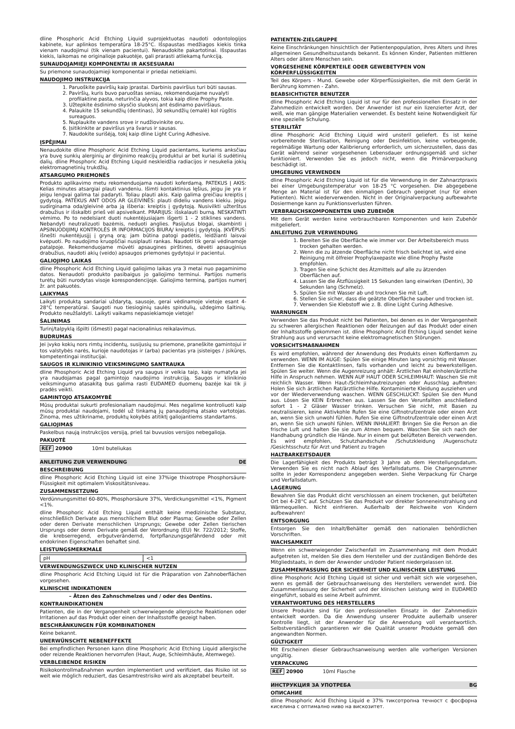dline Phosphoric Acid Etching Liquid suprojektuotas naudoti odontologijos kabinete, kur aplinkos temperatūra 18-25°C. Išspaustas medžiagos kiekis tinka vienam naudojimui (tik vienam pacientui). Nenaudokite pakartotinai. Išspaustas kiekis, laikomas ne originalioje pakuotėje, gali prarasti atliekamą funkciją.
SUNAUDOJAMIEJI KOMPONENTAI IR AKSESUARAI
Su priemone sunaudojamieji komponentai ir priedai netiekiami.
NAUDOJIMO INSTRUKCIJA
1. Paruoškite paviršių kaip įprastai. Darbinis paviršius turi būti sausas.
2. Paviršių, kuris buvo paruoštas seniau, rekomenduojame nuvalyti profilaktine pasta, neturinčia alyvos, tokia kaip dline Prophy Paste.
3. Užtepkite ėsdinimo skysčio sluoksnį ant ėsdinamo paviršiaus.
4. Palaukite 15 sekundžių (dentinas), 30 sekundžių (emalė) kol rūgštis sureaguos.
5. Nuplaukite vandens srove ir nudžiovinkite oru.
6. Įsitikinkite ar paviršius yra švarus ir sausas.
7. Naudokite surišėją, tokį kaip dline Light Curing Adhesive.
ĮSPĖJIMAI
Nenaudokite dline Phosphoric Acid Etching Liquid pacientams, kuriems anksčiau yra buvę sunkių alerginių ar dirginimo reakcijų produktui ar bet kuriai iš sudėtinių dalių. dline Phosphoric Acid Etching Liquid neskleidžia radiacijos ir nesukelia jokių elektromagnetinių trukdžių.
ATSARGUMO PRIEMONĖS
Produkto aplikavimo metu rekomenduojama naudoti koferdamą. PATEKUS Į AKIS: Kelias minutes atsargiai plauti vandeniu. Išimti kontaktinius lęšius, jeigu jie yra ir jeigu lengvai galima tai padaryti. Toliau plauti akis. Kaip galima greičiau kreiptis į gydytoją. PATEKUS ANT ODOS AR GLEIVINĖS: plauti dideliu vandens kiekiu. Jeigu sudirginama oda/gleivinė arba ją išberia: kreiptis į gydytoją. Nusivilkti užterštus drabužius ir išskalbti prieš vėl apsivelkant. PRARIJUS: išskalauti burną. NESKATINTI vėmimo. Po to nedelsiant duoti nukentėjusiajam išgerti 1 - 2 stiklines vandens. Nebandyti neutralizuoti bazėmis, neduoti anglies. Pasijutus blogai, skambinti į APSINUODIJIMŲ KONTROLĖS IR INFORMACIJOS BIURĄ/ kreiptis į gydytoją. ĮKVĖPUS: išnešti nukentėjusįjį į gryną orą; jam būtina patogi padėtis, leidžianti laisvai kvėpuoti. Po naudojimo kruopščiai nusiplauti rankas. Naudoti tik gerai vėdinamoje patalpoje. Rekomenduojame mūvėti apsaugines pirštines, dėvėti apsauginius drabužius, naudoti akių (veido) apsaugos priemones gydytojui ir pacientui.
GALIOJIMO LAIKAS
dline Phosphoric Acid Etching Liquid galiojimo laikas yra 3 metai nuo pagaminimo datos. Nenaudoti produkto pasibaigus jo galiojimo terminui. Partijos numeris turėtų būti nurodytas visoje korespondencijoje. Galiojimo terminą, partijos numerį žr. ant pakuotės.
LAIKYMAS
Laikyti produktą sandariai uždarytą, sausoje, gerai vėdinamoje vietoje esant 4-28°C temperatūrai. Saugoti nuo tiesioginių saulės spindulių, uždegimo šaltinių. Produkto neužšaldyti. Laikyti vaikams nepasiekiamoje vietoje!
ŠALINIMAS
Turinį/talpyklą išpilti (išmesti) pagal nacionalinius reikalavimus.
BUDRUMAS
Jei įvyko kokių nors rimtų incidentų, susijusių su priemone, praneškite gamintojui ir tos valstybės narės, kurioje naudotojas ir (arba) pacientas yra įsisteigęs / įsikūręs, kompetentingai institucijai.
SAUGOS IR KLINIKINIO VEIKSMINGUMO SANTRAUKA
dline Phosphoric Acid Etching Liquid yra saugus ir veikia taip, kaip numatyta jei yra naudojamas pagal gamintojo naudojimo instrukciją. Saugos ir klinikinio veiksmingumo atasakitą bus galima rasti EUDAMED duomenų bazėje kai tik ji pradės veikti.
GAMINTOJO ATSAKOMYBĖ
Mūsų produktai sukurti profesionaliam naudojimui. Mes negalime kontroliuoti kaip mūsų produktai naudojami, todėl už tinkamą jų panaudojimą atsako vartotojas. Žinoma, mes užtikriname, produktų kokybės atitiktį galiojantiems standartams.
GALIOJIMAS
Paskelbus naują instrukcijos versiją, prieš tai buvusios versijos nebegalioja.
PAKUOTĖ
REF 20900 10ml buteliukas
ANLEITUNG ZUR VERWENDUNG DE
BESCHREIBUNG
dline Phosphoric Acid Etching Liquid ist eine 37%ige thixotrope Phosphorsäure-Flüssigkeit mit optimalem Viskositätsniveau.
ZUSAMMENSETZUNG
Verdünnungsmittel 60-80%, Phosphorsäure 37%, Verdickungsmittel <1%, Pigment <1%.
dline Phosphoric Acid Etching Liquid enthält keine medizinische Substanz, einschließlich Derivate aus menschlichem Blut oder Plasma; Gewebe oder Zellen oder deren Derivate menschlichen Ursprungs; Gewebe oder Zellen tierischen Ursprungs oder deren Derivate gemäß der Verordnung (EU) Nr. 722/2012; Stoffe, die krebserregend, erbgutverändernd, fortpflanzungsgefährdend oder mit endokrinen Eigenschaften behaftet sind.
LEISTUNGSMERKMALE
| pH | <1 |
VERWENDUNGSZWECK UND KLINISCHER NUTZEN
dline Phosphoric Acid Etching Liquid ist für die Präparation von Zahnoberflächen vorgesehen.
KLINISCHE INDIKATIONEN
– Ätzen des Zahnschmelzes und / oder des Dentins.
KONTRAINDIKATIONEN
Patienten, die in der Vergangenheit schwerwiegende allergische Reaktionen oder Irritationen auf das Produkt oder einen der Inhaltsstoffe gezeigt haben.
BESCHRÄNKUNGEN FÜR KOMBINATIONEN
Keine bekannt.
UNERWÜNSCHTE NEBENEFFEKTE
Bei empfindlichen Personen kann dline Phosphoric Acid Etching Liquid allergische oder reizende Reaktionen hervorrufen (Haut, Auge, Schleimhäute, Atemwege).
VERBLEIBENDE RISIKEN
Risikokontrollmaßnahmen wurden implementiert und verifiziert, das Risiko ist so weit wie möglich reduziert, das Gesamtrestrisiko wird als akzeptabel beurteilt.
PATIENTEN-ZIELGRUPPE
Keine Einschränkungen hinsichtlich der Patientenpopulation, ihres Alters und ihres allgemeinen Gesundheitszustands bekannt. Es können Kinder, Patienten mittleren Alters oder ältere Menschen sein.
VORGESEHENE KÖRPERTEILE ODER GEWEBETYPEN VON KÖRPERFLÜSSIGKEITEN
Teil des Körpers - Mund. Gewebe oder Körperflüssigkeiten, die mit dem Gerät in Berührung kommen - Zahn.
BEABSICHTIGTER BENUTZER
dline Phosphoric Acid Etching Liquid ist nur für den professionellen Einsatz in der Zahnmedizin entwickelt worden. Der Anwender ist nur ein lizenzierter Arzt, der weiß, wie man gängige Materialien verwendet. Es besteht keine Notwendigkeit für eine spezielle Schulung.
STERILITÄT
dline Phosphoric Acid Etching Liquid wird unsteril geliefert. Es ist keine vorbereitende Sterilisation, Reinigung oder Desinfektion, keine vorbeugende, regelmäßige Wartung oder Kalibrierung erforderlich, um sicherzustellen, dass das Gerät während seiner vorgesehenen Lebensdauer ordnungsgemäß und sicher funktioniert. Verwenden Sie es jedoch nicht, wenn die Primärverpackung beschädigt ist.
UMGEBUNG VERWENDEN
dline Phosphoric Acid Etching Liquid ist für die Verwendung in der Zahnarztpraxis bei einer Umgebungstemperatur von 18-25 °C vorgesehen. Die abgegebene Menge an Material ist für den einmaligen Gebrauch geeignet (nur für einen Patienten). Nicht wiederverwenden. Nicht in der Originalverpackung aufbewahrte Dosiermenge kann zu Funktionsverlusten führen.
VERBRAUCHSKOMPONENTEN UND ZUBEHÖR
Mit dem Gerät werden keine verbrauchbaren Komponenten und kein Zubehör mitgeliefert.
ANLEITUNG ZUR VERWENDUNG
1. Bereiten Sie die Oberfläche wie immer vor. Der Arbeitsbereich muss trocken gehalten werden.
2. Wenn die zu ätzende Oberfläche nicht frisch belichtet ist, wird eine Reinigung mit ölfreier Prophylaxepaste wie dline Prophy Paste empfohlen.
3. Tragen Sie eine Schicht des Ätzmittels auf alle zu ätzenden Oberflächen auf.
4. Lassen Sie die Ätzflüssigkeit 15 Sekunden lang einwirken (Dentin), 30 Sekunden lang (Schmelz).
5. Spülen Sie mit Wasser ab und trocknen Sie mit Luft.
6. Stellen Sie sicher, dass die geätzte Oberfläche sauber und trocken ist.
7. Verwenden Sie Klebstoff wie z. B. dline Light Curing Adhesive.
WARNUNGEN
Verwenden Sie das Produkt nicht bei Patienten, bei denen es in der Vergangenheit zu schweren allergischen Reaktionen oder Reizungen auf das Produkt oder einen der Inhaltsstoffe gekommen ist. dline Phosphoric Acid Etching Liquid sendet keine Strahlung aus und verursacht keine elektromagnetischen Störungen.
VORSICHTSMAßNAHMEN
Es wird empfohlen, während der Anwendung des Produkts einen Kofferdamm zu verwenden. WENN IM AUGE: Spülen Sie einige Minuten lang vorsichtig mit Wasser. Entfernen Sie die Kontaktlinsen, falls vorhanden und leicht zu bewerkstelligen. Spülen Sie weiter. Wenn die Augenreizung anhält: Ärztlichen Rat einholen/ärztliche Hilfe in Anspruch nehmen. WENN AUF HAUT ODER SCHLEIMHAUT: Waschen Sie mit reichlich Wasser. Wenn Haut-/Schleimhautreizungen oder Ausschlag auftreten: Holen Sie sich ärztlichen Rat/ärztliche Hilfe. Kontaminierte Kleidung ausziehen und vor der Wiederverwendung waschen. WENN GESCHLUCKT: Spülen Sie den Mund aus. Lösen Sie KEIN Erbrechen aus. Lassen Sie den Verunfallten anschließend sofort 1 - 2 Gläser Wasser trinken. Versuchen Sie nicht, mit Basen zu neutralisieren, keine Aktivkohle Rufen Sie eine Giftnotrufzentrale oder einen Arzt an, wenn Sie sich unwohl fühlen. Rufen Sie eine Giftnotrufzentrale oder einen Arzt an, wenn Sie sich unwohl fühlen. WENN INHALIERT: Bringen Sie die Person an die frische Luft und halten Sie sie zum Atmen bequem. Waschen Sie sich nach der Handhabung gründlich die Hände. Nur in einem gut belüfteten Bereich verwenden. Es wird empfohlen, Schutzhandschuhe /Schutzkleidung /Augenschutz /Gesichtsschutz für Arzt und Patient zu tragen
HALTBARKEITSDAUER
Die Lagerfähigkeit des Produkts beträgt 3 Jahre ab dem Herstellungsdatum. Verwenden Sie es nicht nach Ablauf des Verfallsdatums. Die Chargennummer sollte in jeder Korrespondenz angegeben werden. Siehe Verpackung für Charge und Verfallsdatum.
LAGERUNG
Bewahren Sie das Produkt dicht verschlossen an einem trockenen, gut belüfteten Ort bei 4-28°C auf. Schützen Sie das Produkt vor direkter Sonneneinstrahlung und Wärmequellen. Nicht einfrieren. Außerhalb der Reichweite von Kindern aufbewahren!
ENTSORGUNG
Entsorgen Sie den Inhalt/Behälter gemäß den nationalen behördlichen Vorschriften.
WACHSAMKEIT
Wenn ein schwerwiegender Zwischenfall im Zusammenhang mit dem Produkt aufgetreten ist, melden Sie dies dem Hersteller und der zuständigen Behörde des Mitgliedstaats, in dem der Anwender und/oder Patient niedergelassen ist.
ZUSAMMENFASSUNG DER SICHERHEIT UND KLINISCHEN LEISTUNG
dline Phosphoric Acid Etching Liquid ist sicher und verhält sich wie vorgesehen, wenn es gemäß der Gebrauchsanweisung des Herstellers verwendet wird. Die Zusammenfassung der Sicherheit und der klinischen Leistung wird in EUDAMED eingeführt, sobald es seine Arbeit aufnimmt.
VERANTWORTUNG DES HERSTELLERS
Unsere Produkte sind für den professionellen Einsatz in der Zahnmedizin entwickelt worden. Da die Anwendung unserer Produkte außerhalb unserer Kontrolle liegt, ist der Anwender für die Anwendung voll verantwortlich. Selbstverständlich garantieren wir die Qualität unserer Produkte gemäß den angewandten Normen.
GÜLTIGKEIT
Mit Erscheinen dieser Gebrauchsanweisung werden alle vorherigen Versionen ungültig.
VERPACKUNG
REF 20900 10ml Flasche
ИНСТРУКЦИЯ ЗА УПОТРЕБА BG
ОПИСАНИЕ
dline Phosphoric Acid Etching Liquid е 37% тиксотропна течност с фосфорна киселина с оптимално ниво на вискозитет.